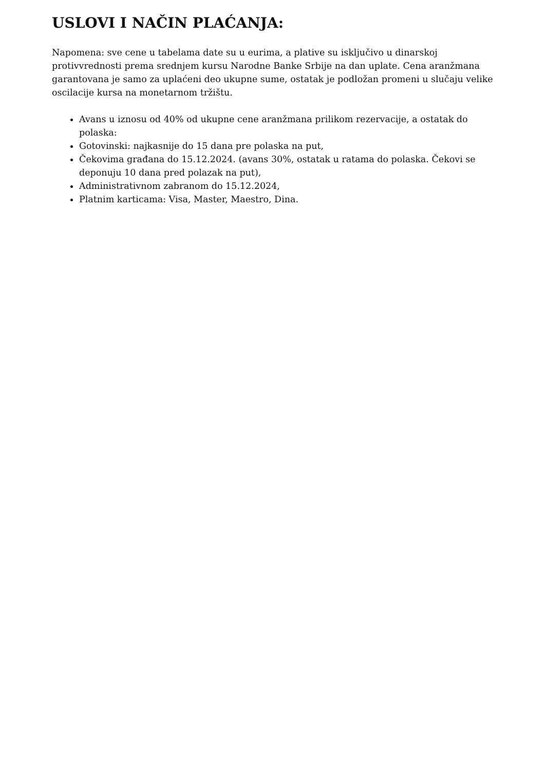USLOVI I NAČIN PLAĆANJA:
Napomena: sve cene u tabelama date su u eurima, a plative su isključivo u dinarskoj protivvrednosti prema srednjem kursu Narodne Banke Srbije na dan uplate. Cena aranžmana garantovana je samo za uplaćeni deo ukupne sume, ostatak je podložan promeni u slučaju velike oscilacije kursa na monetarnom tržištu.
Avans u iznosu od 40% od ukupne cene aranžmana prilikom rezervacije, a ostatak do polaska:
Gotovinski: najkasnije do 15 dana pre polaska na put,
Čekovima građana do 15.12.2024. (avans 30%, ostatak u ratama do polaska. Čekovi se deponuju 10 dana pred polazak na put),
Administrativnom zabranom do 15.12.2024,
Platnim karticama: Visa, Master, Maestro, Dina.